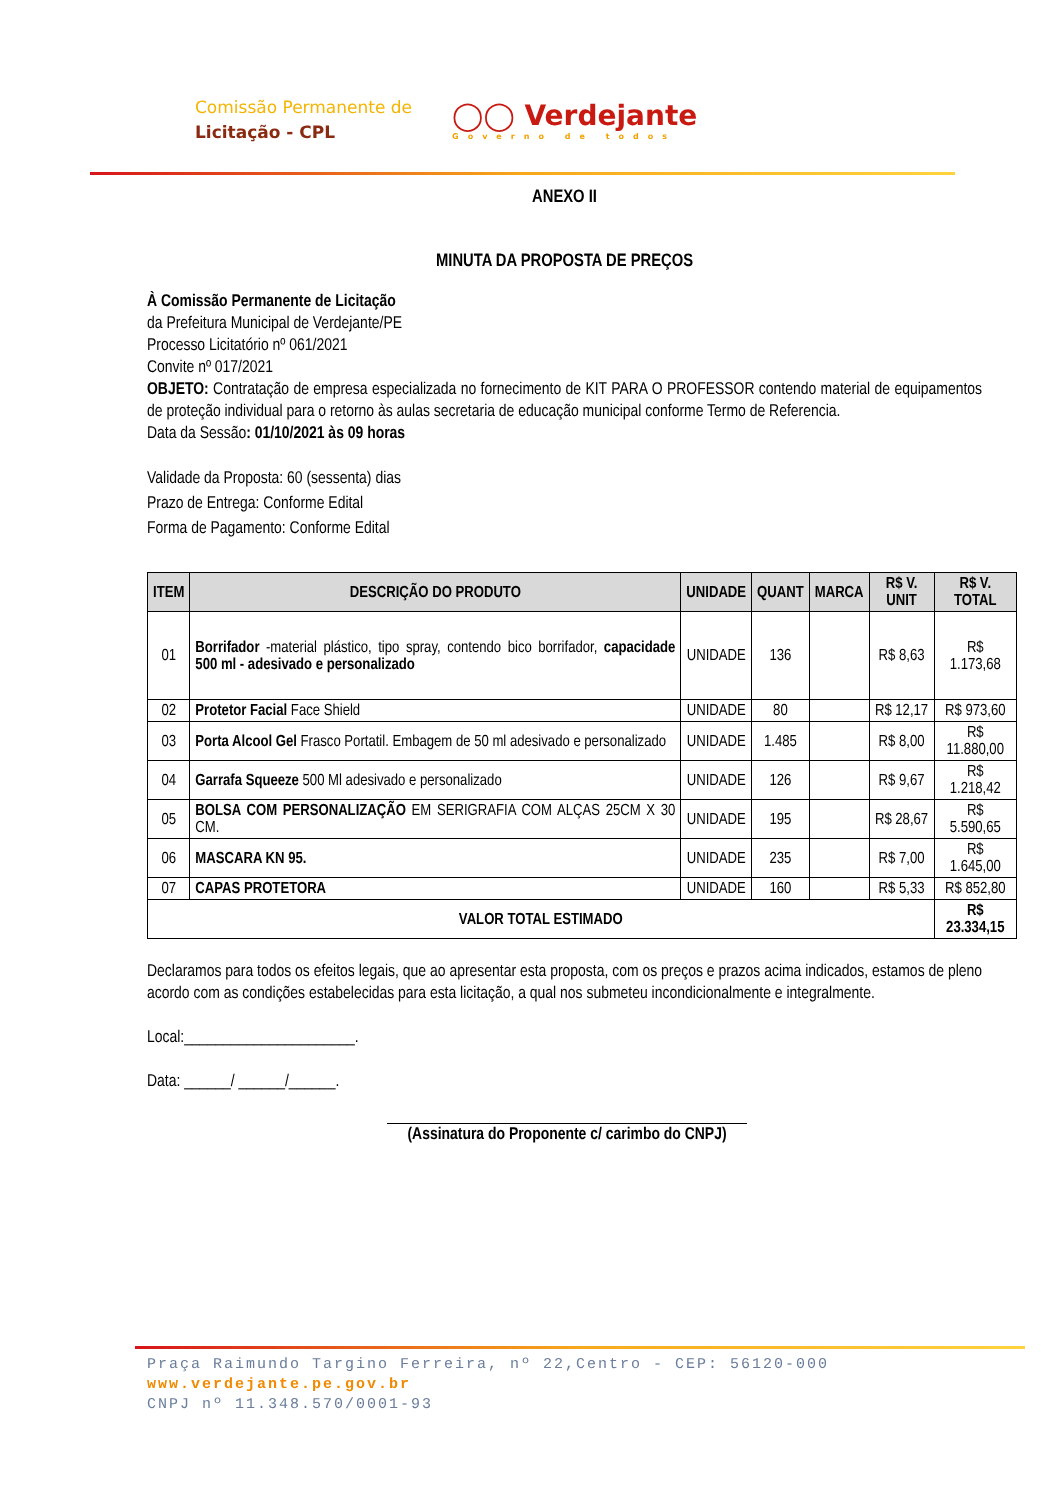Comissão Permanente de
Licitação - CPL
◯◯ Verdejante
Governo de todos
ANEXO II
MINUTA DA PROPOSTA DE PREÇOS
À Comissão Permanente de Licitação
da Prefeitura Municipal de Verdejante/PE
Processo Licitatório nº 061/2021
Convite nº 017/2021
OBJETO: Contratação de empresa especializada no fornecimento de KIT PARA O PROFESSOR contendo material de equipamentos de proteção individual para o retorno às aulas secretaria de educação municipal conforme Termo de Referencia.
Data da Sessão: 01/10/2021 às 09 horas
Validade da Proposta: 60 (sessenta) dias
Prazo de Entrega: Conforme Edital
Forma de Pagamento: Conforme Edital
| ITEM | DESCRIÇÃO DO PRODUTO | UNIDADE | QUANT | MARCA | R$ V. UNIT | R$ V. TOTAL |
| --- | --- | --- | --- | --- | --- | --- |
| 01 | Borrifador -material plástico, tipo spray, contendo bico borrifador, capacidade 500 ml - adesivado e personalizado | UNIDADE | 136 | | R$ 8,63 | R$ 1.173,68 |
| 02 | Protetor Facial Face Shield | UNIDADE | 80 | | R$ 12,17 | R$ 973,60 |
| 03 | Porta Alcool Gel Frasco Portatil. Embagem de 50 ml adesivado e personalizado | UNIDADE | 1.485 | | R$ 8,00 | R$ 11.880,00 |
| 04 | Garrafa Squeeze 500 Ml adesivado e personalizado | UNIDADE | 126 | | R$ 9,67 | R$ 1.218,42 |
| 05 | BOLSA COM PERSONALIZAÇÃO EM SERIGRAFIA COM ALÇAS 25CM X 30 CM. | UNIDADE | 195 | | R$ 28,67 | R$ 5.590,65 |
| 06 | MASCARA KN 95. | UNIDADE | 235 | | R$ 7,00 | R$ 1.645,00 |
| 07 | CAPAS PROTETORA | UNIDADE | 160 | | R$ 5,33 | R$ 852,80 |
| VALOR TOTAL ESTIMADO | | | | | | R$ 23.334,15 |
Declaramos para todos os efeitos legais, que ao apresentar esta proposta, com os preços e prazos acima indicados, estamos de pleno acordo com as condições estabelecidas para esta licitação, a qual nos submeteu incondicionalmente e integralmente.
Local:______________________.
Data: ______/ ______/______.
(Assinatura do Proponente c/ carimbo do CNPJ)
Praça Raimundo Targino Ferreira, nº 22,Centro - CEP: 56120-000
www.verdejante.pe.gov.br
CNPJ nº 11.348.570/0001-93